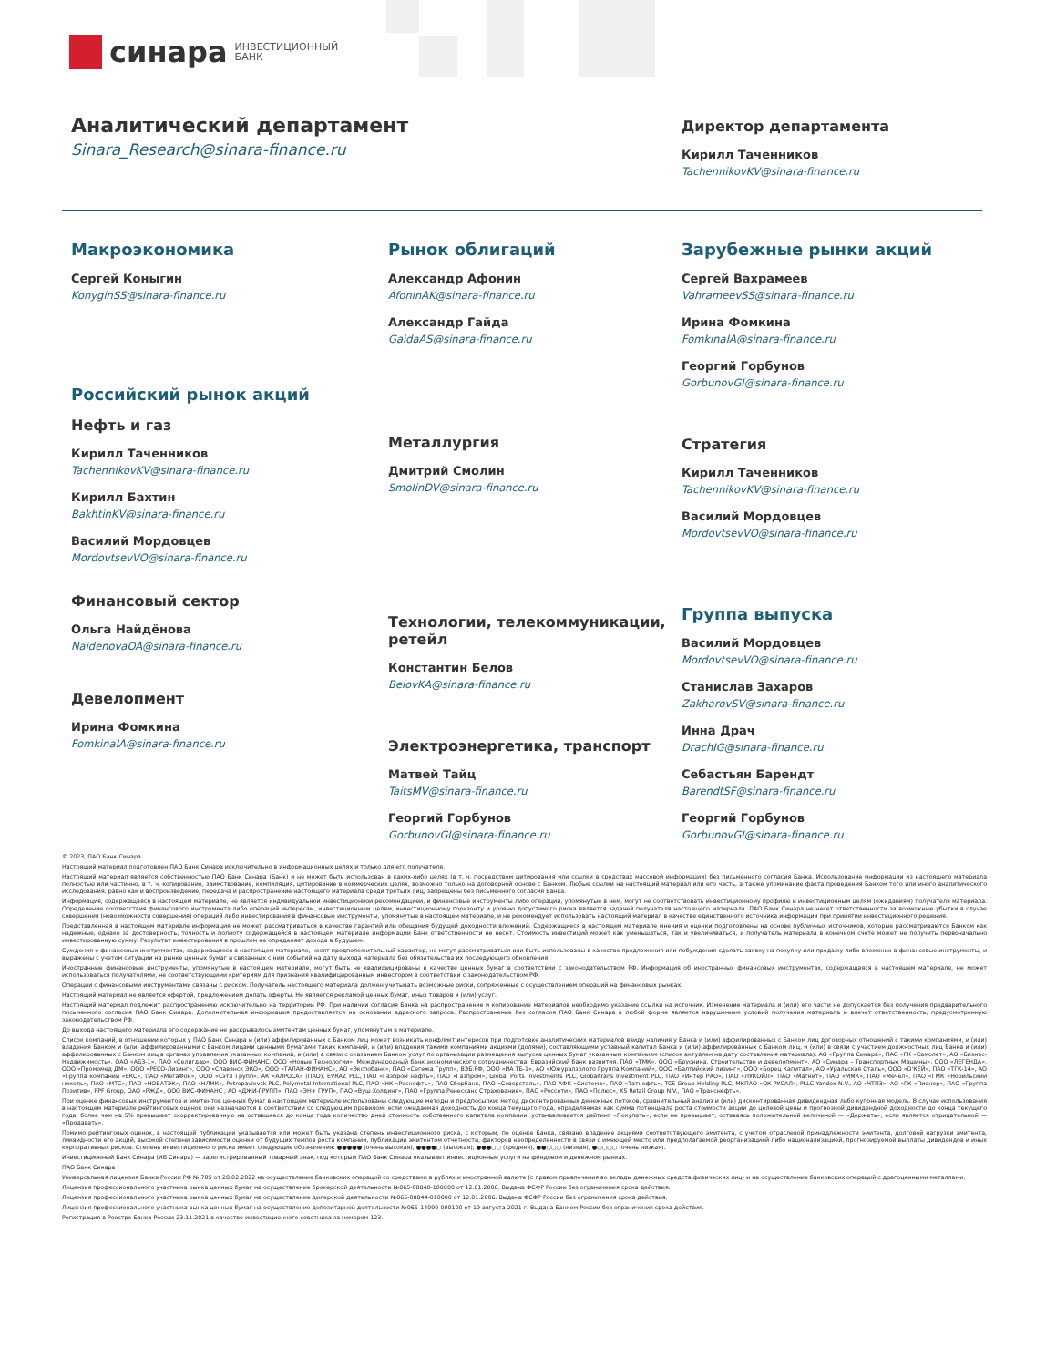синара
ИНВЕСТИЦИОННЫЙ
БАНК
Аналитический департамент
Sinara_Research@sinara-finance.ru
Директор департамента
Кирилл Таченников
TachennikovKV@sinara-finance.ru
Макроэкономика
Сергей Коныгин
KonyginSS@sinara-finance.ru
Российский рынок акций
Нефть и газ
Кирилл Таченников
TachennikovKV@sinara-finance.ru
Кирилл Бахтин
BakhtinKV@sinara-finance.ru
Василий Мордовцев
MordovtsevVO@sinara-finance.ru
Финансовый сектор
Ольга Найдёнова
NaidenovaOA@sinara-finance.ru
Девелопмент
Ирина Фомкина
FomkinaIA@sinara-finance.ru
Рынок облигаций
Александр Афонин
AfoninAK@sinara-finance.ru
Александр Гайда
GaidaAS@sinara-finance.ru
Металлургия
Дмитрий Смолин
SmolinDV@sinara-finance.ru
Технологии, телекоммуникации, ретейл
Константин Белов
BelovKA@sinara-finance.ru
Электроэнергетика, транспорт
Матвей Тайц
TaitsMV@sinara-finance.ru
Георгий Горбунов
GorbunovGI@sinara-finance.ru
Зарубежные рынки акций
Сергей Вахрамеев
VahrameevSS@sinara-finance.ru
Ирина Фомкина
FomkinaIA@sinara-finance.ru
Георгий Горбунов
GorbunovGI@sinara-finance.ru
Стратегия
Кирилл Таченников
TachennikovKV@sinara-finance.ru
Василий Мордовцев
MordovtsevVO@sinara-finance.ru
Группа выпуска
Василий Мордовцев
MordovtsevVO@sinara-finance.ru
Станислав Захаров
ZakharovSV@sinara-finance.ru
Инна Драч
DrachIG@sinara-finance.ru
Себастьян Барендт
BarendtSF@sinara-finance.ru
Георгий Горбунов
GorbunovGI@sinara-finance.ru
© 2023, ПАО Банк Синара.
Настоящий материал подготовлен ПАО Банк Синара исключительно в информационных целях и только для его получателя.
Настоящий материал является собственностью ПАО Банк Синара (Банк) и не может быть использован в каких-либо целях (в т. ч. посредством цитирования или ссылки в средствах массовой информации) без письменного согласия Банка. Использование информации из настоящего материала полностью или частично, в т. ч. копирование, заимствование, компиляция, цитирование в коммерческих целях, возможно только на договорной основе с Банком. Любые ссылки на настоящий материал или его часть, а также упоминание факта проведения Банком того или иного аналитического исследования, равно как и воспроизведение, передача и распространение настоящего материала среди третьих лиц, запрещены без письменного согласия Банка.
Информация, содержащаяся в настоящем материале, не является индивидуальной инвестиционной рекомендацией, и финансовые инструменты либо операции, упомянутые в нем, могут не соответствовать инвестиционному профилю и инвестиционным целям (ожиданиям) получателя материала. Определение соответствия финансового инструмента либо операций интересам, инвестиционным целям, инвестиционному горизонту и уровню допустимого риска является задачей получателя настоящего материала. ПАО Банк Синара не несет ответственности за возможные убытки в случае совершения (невозможности совершения) операций либо инвестирования в финансовые инструменты, упомянутые в настоящем материале, и не рекомендует использовать настоящий материал в качестве единственного источника информации при принятии инвестиционного решения.
Представленная в настоящем материале информация не может рассматриваться в качестве гарантий или обещания будущей доходности вложений. Содержащиеся в настоящем материале мнения и оценки подготовлены на основе публичных источников, которые рассматриваются Банком как надежные, однако за достоверность, точность и полноту содержащейся в настоящем материале информации Банк ответственности не несет. Стоимость инвестиций может как уменьшаться, так и увеличиваться, и получатель материала в конечном счете может не получить первоначально инвестированную сумму. Результат инвестирования в прошлом не определяет дохода в будущем.
Суждения о финансовых инструментах, содержащиеся в настоящем материале, носят предположительный характер, не могут рассматриваться или быть использованы в качестве предложения или побуждения сделать заявку на покупку или продажу либо вложение в финансовые инструменты, и выражены с учетом ситуации на рынке ценных бумаг и связанных с ним событий на дату выхода материала без обязательства их последующего обновления.
Иностранные финансовые инструменты, упомянутые в настоящем материале, могут быть не квалифицированы в качестве ценных бумаг в соответствии с законодательством РФ. Информация об иностранных финансовых инструментах, содержащаяся в настоящем материале, не может использоваться получателями, не соответствующими критериям для признания квалифицированным инвестором в соответствии с законодательством РФ.
Операции с финансовыми инструментами связаны с риском. Получатель настоящего материала должен учитывать возможные риски, сопряженные с осуществлением операций на финансовых рынках.
Настоящий материал не является офертой, предложением делать оферты. Не является рекламой ценных бумаг, иных товаров и (или) услуг.
Настоящий материал подлежит распространению исключительно на территории РФ. При наличии согласия Банка на распространение и копирование материалов необходимо указание ссылки на источник. Изменение материала и (или) его части не допускается без получения предварительного письменного согласия ПАО Банк Синара. Дополнительная информация предоставляется на основании адресного запроса. Распространение без согласия ПАО Банк Синара в любой форме является нарушением условий получения материала и влечет ответственность, предусмотренную законодательством РФ.
До выхода настоящего материала его содержание не раскрывалось эмитентам ценных бумаг, упомянутым в материале.
Список компаний, в отношении которых у ПАО Банк Синара и (или) аффилированных с Банком лиц может возникать конфликт интересов при подготовке аналитических материалов ввиду наличия у Банка и (или) аффилированных с Банком лиц договорных отношений с такими компаниями, и (или) владения Банком и (или) аффилированными с Банком лицами ценными бумагами таких компаний, и (или) владения такими компаниями акциями (долями), составляющими уставный капитал Банка и (или) аффилированных с Банком лиц, и (или) в связи с участием должностных лиц Банка и (или) аффилированных с Банком лиц в органах управления указанных компаний, и (или) в связи с оказанием Банком услуг по организации размещения выпуска ценных бумаг указанным компаниям (список актуален на дату составления материала): АО «Группа Синара», ПАО «ГК «Самолет», АО «Бизнес-Недвижимость», ОАО «АБЗ-1», ПАО «Селигдар», ООО ВИС-ФИНАНС, ООО «Новые Технологии», Международный банк экономического сотрудничества, Евразийский банк развития, ПАО «ТМК», ООО «Брусника. Строительство и девелопмент», АО «Синара – Транспортные Машины», ООО «ЛЕГЕНДА», ООО «Промомед ДМ», ООО «РЕСО-Лизинг», ООО «Славянск ЭКО», ООО «ТАЛАН-ФИНАНС», АО «Экспобанк», ПАО «Сегежа Групп», ВЭБ.РФ, ООО «ИА ТБ-1», АО «Южуралзолото Группа Компаний», ООО «Балтийский лизинг», ООО «Борец Капитал», АО «Уральская Сталь», ООО «О'КЕЙ», ПАО «ТГК-14», АО «Группа компаний «ЕКС», ПАО «МегаФон», ООО «Сэтл Групп», АК «АЛРОСА» (ПАО), EVRAZ PLC, ПАО «Газпром нефть», ПАО «Газпром», Global Ports Investments PLC, Globaltrans Investment PLC, ПАО «Интер РАО», ПАО «ЛУКОЙЛ», ПАО «Магнит», ПАО «ММК», ПАО «Мечел», ПАО «ГМК «Норильский никель», ПАО «МТС», ПАО «НОВАТЭК», ПАО «НЛМК», Petropavlovsk PLC, Polymetal International PLC, ПАО «НК «Роснефть», ПАО Сбербанк, ПАО «Северсталь», ПАО АФК «Система», ПАО «Татнефть», TCS Group Holding PLC, МКПАО «ОК РУСАЛ», PLLC Yandex N.V., АО «ЧТПЗ», АО «ГК «Пионер», ПАО «Группа Позитив», PPF Group, ОАО «РЖД», ООО ВИС-ФИНАНС , АО «ДЖИ-ГРУПП», ПАО «ЭН+ ГРУП», ПАО «Вуш Холдинг», ПАО «Группа Ренессанс Страхование», ПАО «Россети», ПАО «Полюс», X5 Retail Group N.V., ПАО «Транснефть».
При оценке финансовых инструментов и эмитентов ценных бумаг в настоящем материале использованы следующие методы и предпосылки: метод дисконтированных денежных потоков, сравнительный анализ и (или) дисконтированная дивидендная либо купонная модель. В случае использования в настоящем материале рейтинговых оценок они назначаются в соответствии со следующим правилом: если ожидаемая доходность до конца текущего года, определяемая как сумма потенциала роста стоимости акции до целевой цены и прогнозной дивидендной доходности до конца текущего года, более чем на 5% превышает скорректированную на оставшееся до конца года количество дней стоимость собственного капитала компании, устанавливается рейтинг «Покупать», если не превышает, оставаясь положительной величиной — «Держать», если является отрицательной — «Продавать».
Помимо рейтинговых оценок, в настоящей публикации указывается или может быть указана степень инвестиционного риска, с которым, по оценке Банка, связано владение акциями соответствующего эмитента, с учетом отраслевой принадлежности эмитента, долговой нагрузки эмитента, ликвидности его акций, высокой степени зависимости оценки от будущих темпов роста компании, публикации эмитентом отчетности, факторов неопределенности в связи с имеющей место или предполагаемой реорганизацией либо национализацией, прогнозируемой выплаты дивидендов и иных корпоративных рисков. Степень инвестиционного риска имеет следующие обозначения: ●●●●● (очень высокая), ●●●●○ (высокая), ●●●○○ (средняя), ●●○○○ (низкая), ●○○○○ (очень низкая).
Инвестиционный Банк Синара (ИБ Синара) — зарегистрированный товарный знак, под которым ПАО Банк Синара оказывает инвестиционные услуги на фондовом и денежном рынках.
ПАО Банк Синара
Универсальная лицензия Банка России РФ № 705 от 28.02.2022 на осуществление банковских операций со средствами в рублях и иностранной валюте (с правом привлечения во вклады денежных средств физических лиц) и на осуществление банковских операций с драгоценными металлами.
Лицензия профессионального участника рынка ценных бумаг на осуществление брокерской деятельности №065-08840-100000 от 12.01.2006. Выдана ФСФР России без ограничения срока действия.
Лицензия профессионального участника рынка ценных бумаг на осуществление дилерской деятельности №065-08844-010000 от 12.01.2006. Выдана ФСФР России без ограничения срока действия.
Лицензия профессионального участника рынка ценных бумаг на осуществление депозитарной деятельности №065-14099-000100 от 19 августа 2021 г. Выдана Банком России без ограничения срока действия.
Регистрация в Реестре Банка России 23.11.2021 в качестве инвестиционного советника за номером 123.